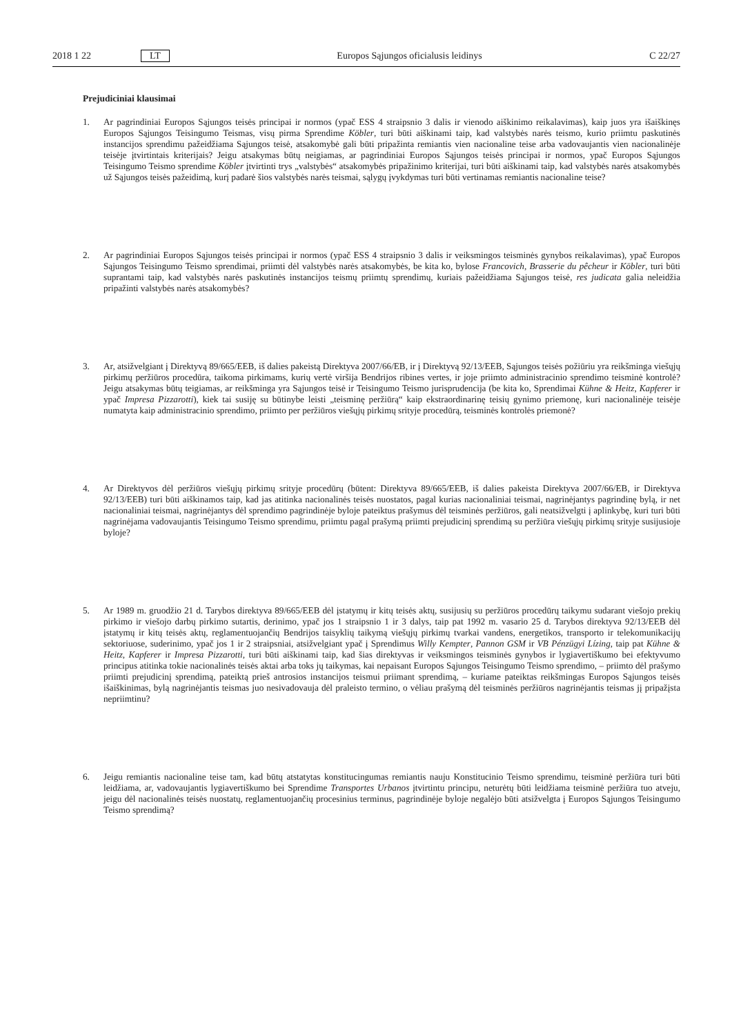2018 1 22 LT Europos Sąjungos oficialusis leidinys C 22/27
Prejudiciniai klausimai
1. Ar pagrindiniai Europos Sąjungos teisės principai ir normos (ypač ESS 4 straipsnio 3 dalis ir vienodo aiškinimo reikalavimas), kaip juos yra išaiškinęs Europos Sąjungos Teisingumo Teismas, visų pirma Sprendime Köbler, turi būti aiškinami taip, kad valstybės narės teismo, kurio priimtu paskutinės instancijos sprendimu pažeidžiama Sąjungos teisė, atsakomybė gali būti pripažinta remiantis vien nacionaline teise arba vadovaujantis vien nacionalinėje teisėje įtvirtintais kriterijais? Jeigu atsakymas būtų neigiamas, ar pagrindiniai Europos Sąjungos teisės principai ir normos, ypač Europos Sąjungos Teisingumo Teismo sprendime Köbler įtvirtinti trys „valstybės“ atsakomybės pripažinimo kriterijai, turi būti aiškinami taip, kad valstybės narės atsakomybės už Sąjungos teisės pažeidimą, kurį padarė šios valstybės narės teismai, sąlygų įvykdymas turi būti vertinamas remiantis nacionaline teise?
2. Ar pagrindiniai Europos Sąjungos teisės principai ir normos (ypač ESS 4 straipsnio 3 dalis ir veiksmingos teisminės gynybos reikalavimas), ypač Europos Sąjungos Teisingumo Teismo sprendimai, priimti dėl valstybės narės atsakomybės, be kita ko, bylose Francovich, Brasserie du pêcheur ir Köbler, turi būti suprantami taip, kad valstybės narės paskutinės instancijos teismų priimtų sprendimų, kuriais pažeidžiama Sąjungos teisė, res judicata galia neleidžia pripažinti valstybės narės atsakomybės?
3. Ar, atsižvelgiant į Direktyvą 89/665/EEB, iš dalies pakeistą Direktyva 2007/66/EB, ir į Direktyvą 92/13/EEB, Sąjungos teisės požiūriu yra reikšminga viešųjų pirkimų peržiūros procedūra, taikoma pirkimams, kurių vertė viršija Bendrijos ribines vertes, ir joje priimto administracinio sprendimo teisminė kontrolė? Jeigu atsakymas būtų teigiamas, ar reikšminga yra Sąjungos teisė ir Teisingumo Teismo jurisprudencija (be kita ko, Sprendimai Kühne & Heitz, Kapferer ir ypač Impresa Pizzarotti), kiek tai susiję su būtinybe leisti „teisminę peržiūrą“ kaip ekstraordinarinę teisių gynimo priemonę, kuri nacionalinėje teisėje numatyta kaip administracinio sprendimo, priimto per peržiūros viešųjų pirkimų srityje procedūrą, teisminės kontrolės priemonė?
4. Ar Direktyvos dėl peržiūros viešųjų pirkimų srityje procedūrų (būtent: Direktyva 89/665/EEB, iš dalies pakeista Direktyva 2007/66/EB, ir Direktyva 92/13/EEB) turi būti aiškinamos taip, kad jas atitinka nacionalinės teisės nuostatos, pagal kurias nacionaliniai teismai, nagrinėjantys pagrindinę bylą, ir net nacionaliniai teismai, nagrinėjantys dėl sprendimo pagrindinėje byloje pateiktus prašymus dėl teisminės peržiūros, gali neatsižvelgti į aplinkybę, kuri turi būti nagrinėjama vadovaujantis Teisingumo Teismo sprendimu, priimtu pagal prašymą priimti prejudicinį sprendimą su peržiūra viešųjų pirkimų srityje susijusioje byloje?
5. Ar 1989 m. gruodžio 21 d. Tarybos direktyva 89/665/EEB dėl įstatymų ir kitų teisės aktų, susijusių su peržiūros procedūrų taikymu sudarant viešojo prekių pirkimo ir viešojo darbų pirkimo sutartis, derinimo, ypač jos 1 straipsnio 1 ir 3 dalys, taip pat 1992 m. vasario 25 d. Tarybos direktyva 92/13/EEB dėl įstatymų ir kitų teisės aktų, reglamentuojančių Bendrijos taisyklių taikymą viešųjų pirkimų tvarkai vandens, energetikos, transporto ir telekomunikacijų sektoriuose, suderinimo, ypač jos 1 ir 2 straipsniai, atsižvelgiant ypač į Sprendimus Willy Kempter, Pannon GSM ir VB Pénzügyi Lízing, taip pat Kühne & Heitz, Kapferer ir Impresa Pizzarotti, turi būti aiškinami taip, kad šias direktyvas ir veiksmingos teisminės gynybos ir lygiavertiškumo bei efektyvumo principus atitinka tokie nacionalinės teisės aktai arba toks jų taikymas, kai nepaisant Europos Sąjungos Teisingumo Teismo sprendimo, – priimto dėl prašymo priimti prejudicinį sprendimą, pateiktą prieš antrosios instancijos teismui priimant sprendimą, – kuriame pateiktas reikšmingas Europos Sąjungos teisės išaiškinimas, bylą nagrinėjantis teismas juo nesivadovauja dėl praleisto termino, o vėliau prašymą dėl teisminės peržiūros nagrinėjantis teismas jį pripažįsta nepriimtinu?
6. Jeigu remiantis nacionaline teise tam, kad būtų atstatytas konstitucingumas remiantis nauju Konstitucinio Teismo sprendimu, teisminė peržiūra turi būti leidžiama, ar, vadovaujantis lygiavertiškumo bei Sprendime Transportes Urbanos įtvirtintu principu, neturėtų būti leidžiama teisminė peržiūra tuo atveju, jeigu dėl nacionalinės teisės nuostatų, reglamentuojančių procesinius terminus, pagrindinėje byloje negalėjo būti atsižvelgta į Europos Sąjungos Teisingumo Teismo sprendimą?